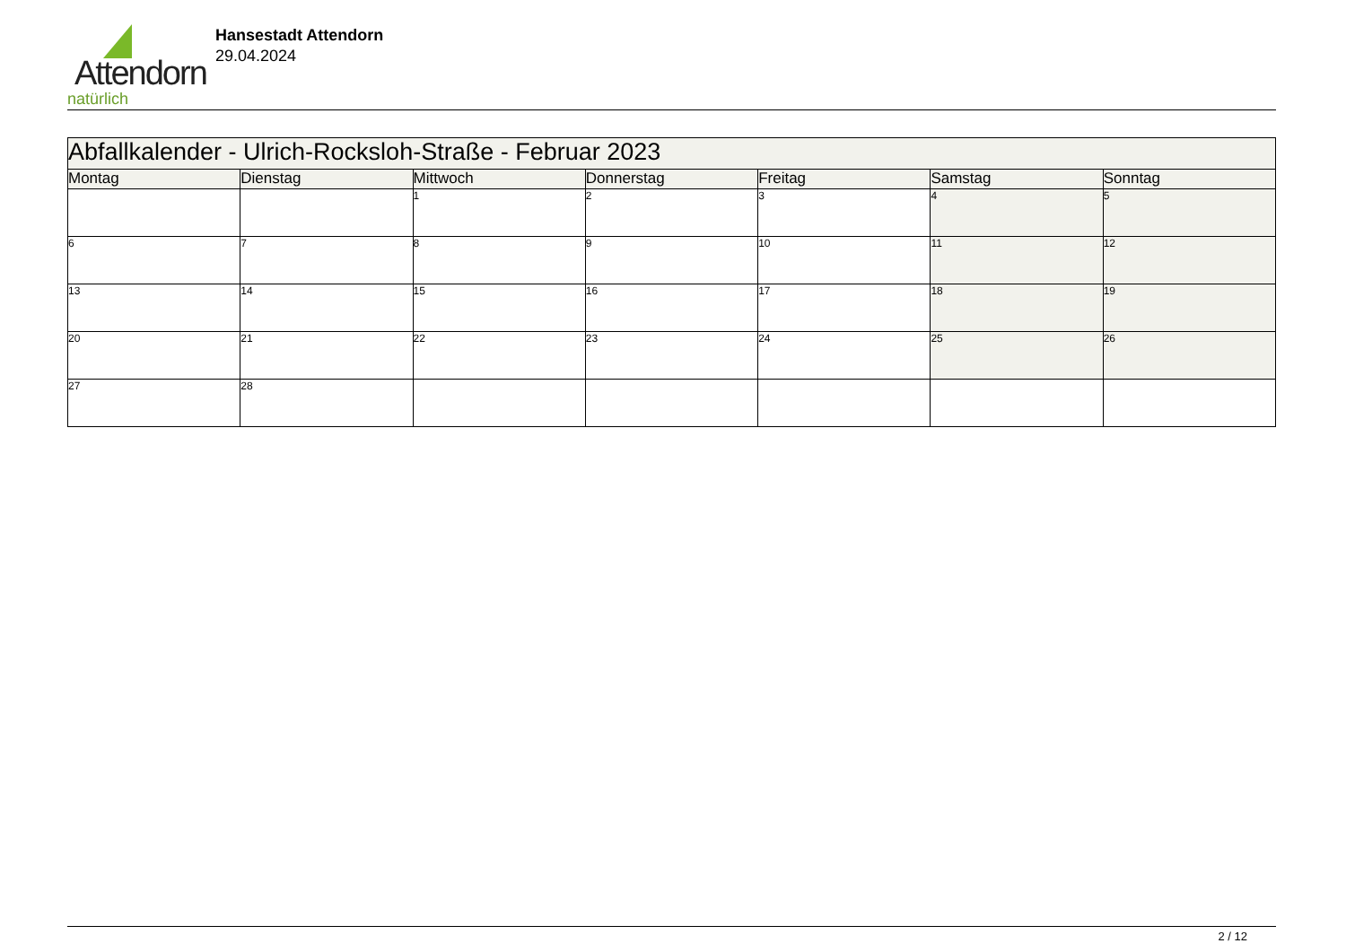Attendorn
natürlich
Hansestadt Attendorn
29.04.2024
| Abfallkalender - Ulrich-Rocksloh-Straße - Februar 2023 | | | | | | |
| --- | --- | --- | --- | --- | --- | --- |
| Montag | Dienstag | Mittwoch | Donnerstag | Freitag | Samstag | Sonntag |
| | | 1 | 2 | 3 | 4 | 5 |
| 6 | 7 | 8 | 9 | 10 | 11 | 12 |
| 13 | 14 | 15 | 16 | 17 | 18 | 19 |
| 20 | 21 | 22 | 23 | 24 | 25 | 26 |
| 27 | 28 | | | | | |
2 / 12